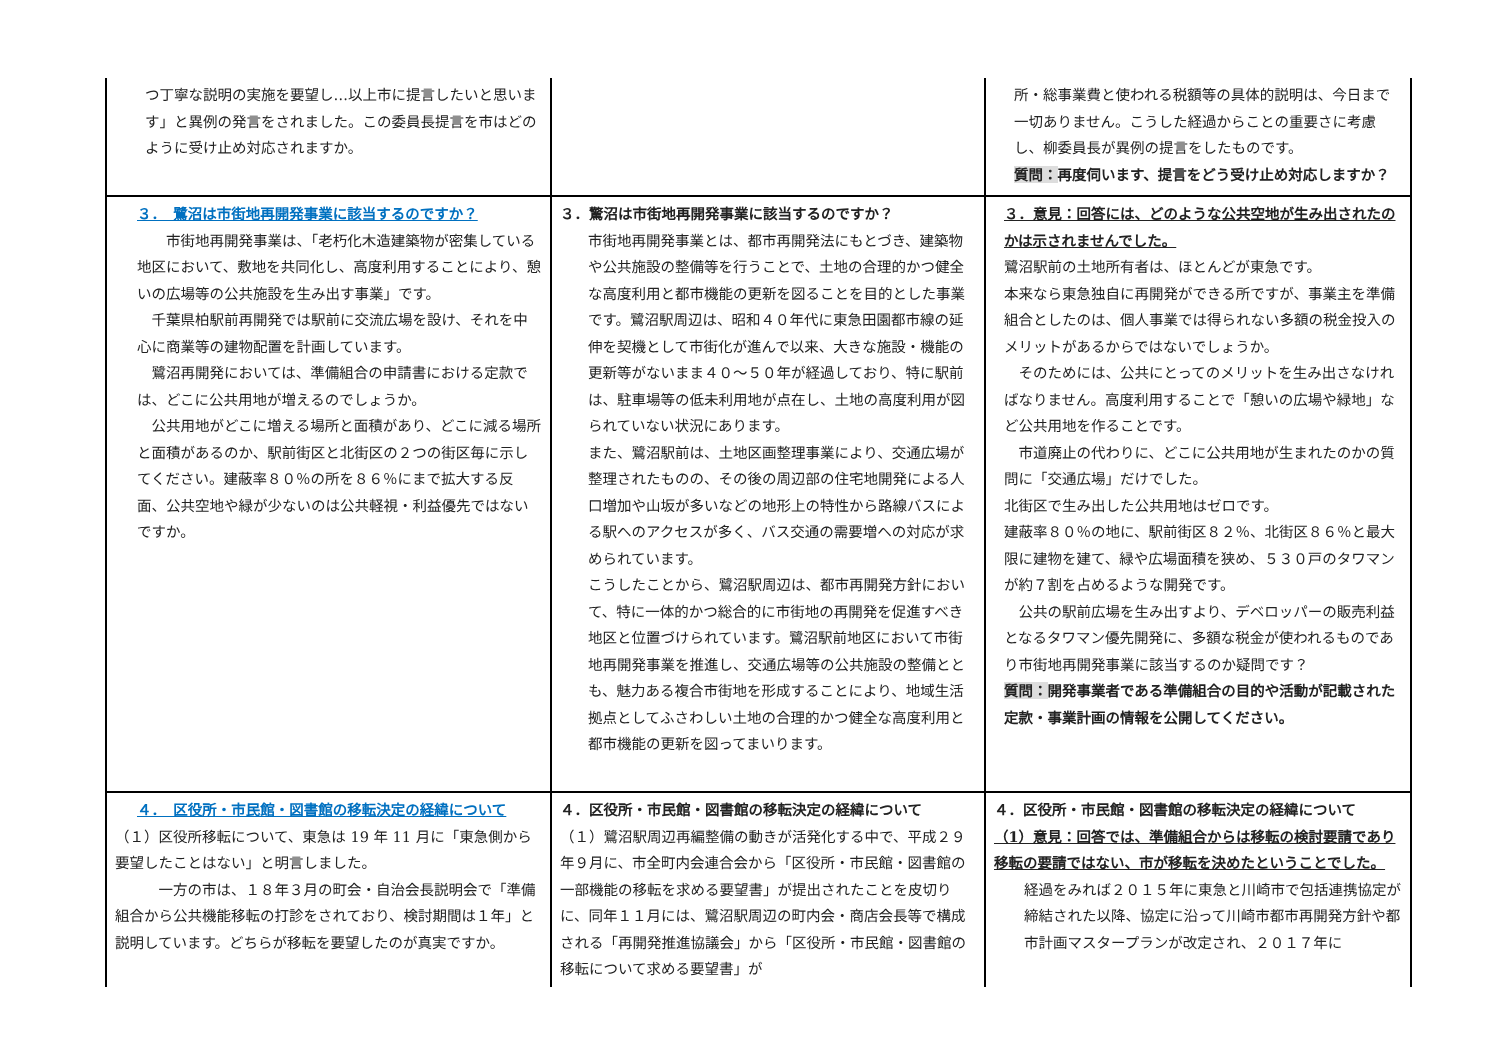| つ丁寧な説明の実施を要望し…以上市に提言したいと思います」と異例の発言をされました。この委員長提言を市はどのように受け止め対応されますか。 | | 所・総事業費と使われる税額等の具体的説明は、今日まで一切ありません。こうした経過からことの重要さに考慮し、柳委員長が異例の提言をしたものです。 質問： 再度伺います、提言をどう受け止め対応しますか？ |
| ３． 鷺沼は市街地再開発事業に該当するのですか？ 市街地再開発事業は、「老朽化木造建築物が密集している地区において、敷地を共同化し、高度利用することにより、憩いの広場等の公共施設を生み出す事業」です。 千葉県柏駅前再開発では駅前に交流広場を設け、それを中心に商業等の建物配置を計画しています。 鷺沼再開発においては、準備組合の申請書における定款では、どこに公共用地が増えるのでしょうか。 公共用地がどこに増える場所と面積があり、どこに減る場所と面積があるのか、駅前街区と北街区の２つの街区毎に示してください。建蔽率８０％の所を８６％にまで拡大する反面、公共空地や緑が少ないのは公共軽視・利益優先ではないですか。 | ３．驚沼は市街地再開発事業に該当するのですか？ 市街地再開発事業とは、都市再開発法にもとづき、建築物や公共施設の整備等を行うことで、土地の合理的かつ健全な高度利用と都市機能の更新を図ることを目的とした事業です。鷺沼駅周辺は、昭和４０年代に東急田園都市線の延伸を契機として市街化が進んで以来、大きな施設・機能の更新等がないまま４０～５０年が経過しており、特に駅前は、駐車場等の低未利用地が点在し、土地の高度利用が図られていない状況にあります。 また、鷺沼駅前は、土地区画整理事業により、交通広場が整理されたものの、その後の周辺部の住宅地開発による人口増加や山坂が多いなどの地形上の特性から路線バスによる駅へのアクセスが多く、バス交通の需要増への対応が求められています。 こうしたことから、鷺沼駅周辺は、都市再開発方針において、特に一体的かつ総合的に市街地の再開発を促進すべき地区と位置づけられています。鷺沼駅前地区において市街地再開発事業を推進し、交通広場等の公共施設の整備ととも、魅力ある複合市街地を形成することにより、地域生活拠点としてふさわしい土地の合理的かつ健全な高度利用と都市機能の更新を図ってまいります。 | ３．意見：回答には、どのような公共空地が生み出されたのかは示されませんでした。 鷺沼駅前の土地所有者は、ほとんどが東急です。 本来なら東急独自に再開発ができる所ですが、事業主を準備組合としたのは、個人事業では得られない多額の税金投入のメリットがあるからではないでしょうか。 そのためには、公共にとってのメリットを生み出さなければなりません。高度利用することで「憩いの広場や緑地」など公共用地を作ることです。 市道廃止の代わりに、どこに公共用地が生まれたのかの質問に「交通広場」だけでした。 北街区で生み出した公共用地はゼロです。 建蔽率８０％の地に、駅前街区８２％、北街区８６％と最大限に建物を建て、緑や広場面積を狭め、５３０戸のタワマンが約７割を占めるような開発です。 公共の駅前広場を生み出すより、デベロッパーの販売利益となるタワマン優先開発に、多額な税金が使われるものであり市街地再開発事業に該当するのか疑問です？ 質問： 開発事業者である準備組合の目的や活動が記載された定款・事業計画の情報を公開してください。 |
| ４． 区役所・市民館・図書館の移転決定の経緯について （１）区役所移転について、東急は 19 年 11 月に「東急側から要望したことはない」と明言しました。 一方の市は、１８年３月の町会・自治会長説明会で「準備組合から公共機能移転の打診をされており、検討期間は１年」と説明しています。どちらが移転を要望したのが真実ですか。 | ４．区役所・市民館・図書館の移転決定の経緯について （１）鷺沼駅周辺再編整備の動きが活発化する中で、平成２９年９月に、市全町内会連合会から「区役所・市民館・図書館の一部機能の移転を求める要望書」が提出されたことを皮切りに、同年１１月には、鷺沼駅周辺の町内会・商店会長等で構成される「再開発推進協議会」から「区役所・市民館・図書館の移転について求める要望書」が | ４．区役所・市民館・図書館の移転決定の経緯について （1）意見：回答では、準備組合からは移転の検討要請であり移転の要請ではない、市が移転を決めたということでした。 経過をみれば２０１５年に東急と川崎市で包括連携協定が締結された以降、協定に沿って川崎市都市再開発方針や都市計画マスタープランが改定され、２０１７年に |